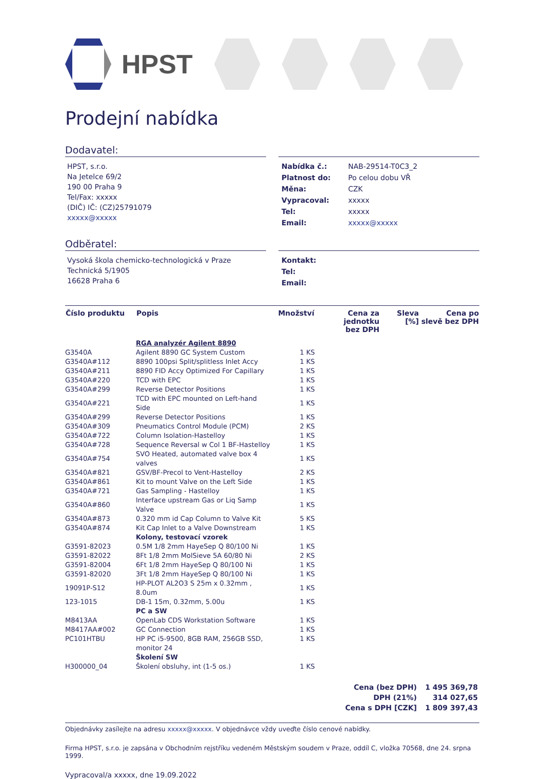HPST
Prodejní nabídka
Dodavatel:
HPST, s.r.o.
Na Jetelce 69/2
190 00 Praha 9
Tel/Fax: xxxxx
(DIČ) IČ: (CZ)25791079
xxxxx@xxxxx
| Nabídka č.: | NAB-29514-T0C3_2 |
| Platnost do: | Po celou dobu VŘ |
| Měna: | CZK |
| Vypracoval: | xxxxx |
| Tel: | xxxxx |
| Email: | xxxxx@xxxxx |
Odběratel:
Vysoká škola chemicko-technologická v Praze
Technická 5/1905
16628 Praha 6
| Kontakt: | |
| Tel: | |
| Email: | |
| Číslo produktu | Popis | Množství | Cena za jednotku bez DPH | Sleva [%] | Cena po slevě bez DPH |
| --- | --- | --- | --- | --- | --- |
| | RGA analyzér Agilent 8890 | | | | |
| G3540A | Agilent 8890 GC System Custom | 1 KS | | | |
| G3540A#112 | 8890 100psi Split/splitless Inlet Accy | 1 KS | | | |
| G3540A#211 | 8890 FID Accy Optimized For Capillary | 1 KS | | | |
| G3540A#220 | TCD with EPC | 1 KS | | | |
| G3540A#299 | Reverse Detector Positions | 1 KS | | | |
| G3540A#221 | TCD with EPC mounted on Left-hand Side | 1 KS | | | |
| G3540A#299 | Reverse Detector Positions | 1 KS | | | |
| G3540A#309 | Pneumatics Control Module (PCM) | 2 KS | | | |
| G3540A#722 | Column Isolation-Hastelloy | 1 KS | | | |
| G3540A#728 | Sequence Reversal w Col 1 BF-Hastelloy | 1 KS | | | |
| G3540A#754 | SVO Heated, automated valve box 4 valves | 1 KS | | | |
| G3540A#821 | GSV/BF-Precol to Vent-Hastelloy | 2 KS | | | |
| G3540A#861 | Kit to mount Valve on the Left Side | 1 KS | | | |
| G3540A#721 | Gas Sampling - Hastelloy | 1 KS | | | |
| G3540A#860 | Interface upstream Gas or Liq Samp Valve | 1 KS | | | |
| G3540A#873 | 0.320 mm id Cap Column to Valve Kit | 5 KS | | | |
| G3540A#874 | Kit Cap Inlet to a Valve Downstream | 1 KS | | | |
| | Kolony, testovací vzorek | | | | |
| G3591-82023 | 0.5M 1/8 2mm HayeSep Q 80/100 Ni | 1 KS | | | |
| G3591-82022 | 8Ft 1/8 2mm MolSieve 5A 60/80 Ni | 2 KS | | | |
| G3591-82004 | 6Ft 1/8 2mm HayeSep Q 80/100 Ni | 1 KS | | | |
| G3591-82020 | 3Ft 1/8 2mm HayeSep Q 80/100 Ni | 1 KS | | | |
| 19091P-S12 | HP-PLOT AL2O3 S 25m x 0.32mm , 8.0um | 1 KS | | | |
| 123-1015 | DB-1 15m, 0.32mm, 5.00u | 1 KS | | | |
| | PC a SW | | | | |
| M8413AA | OpenLab CDS Workstation Software | 1 KS | | | |
| M8417AA#002 | GC Connection | 1 KS | | | |
| PC101HTBU | HP PC i5-9500, 8GB RAM, 256GB SSD, monitor 24 | 1 KS | | | |
| | Školení SW | | | | |
| H300000_04 | Školení obsluhy, int (1-5 os.) | 1 KS | | | |
| Cena (bez DPH) | 1 495 369,78 |
| DPH (21%) | 314 027,65 |
| Cena s DPH [CZK] | 1 809 397,43 |
Objednávky zasílejte na adresu xxxxx@xxxxx. V objednávce vždy uveďte číslo cenové nabídky.
Firma HPST, s.r.o. je zapsána v Obchodním rejstříku vedeném Městským soudem v Praze, oddíl C, vložka 70568, dne 24. srpna 1999.
Vypracoval/a xxxxx, dne 19.09.2022